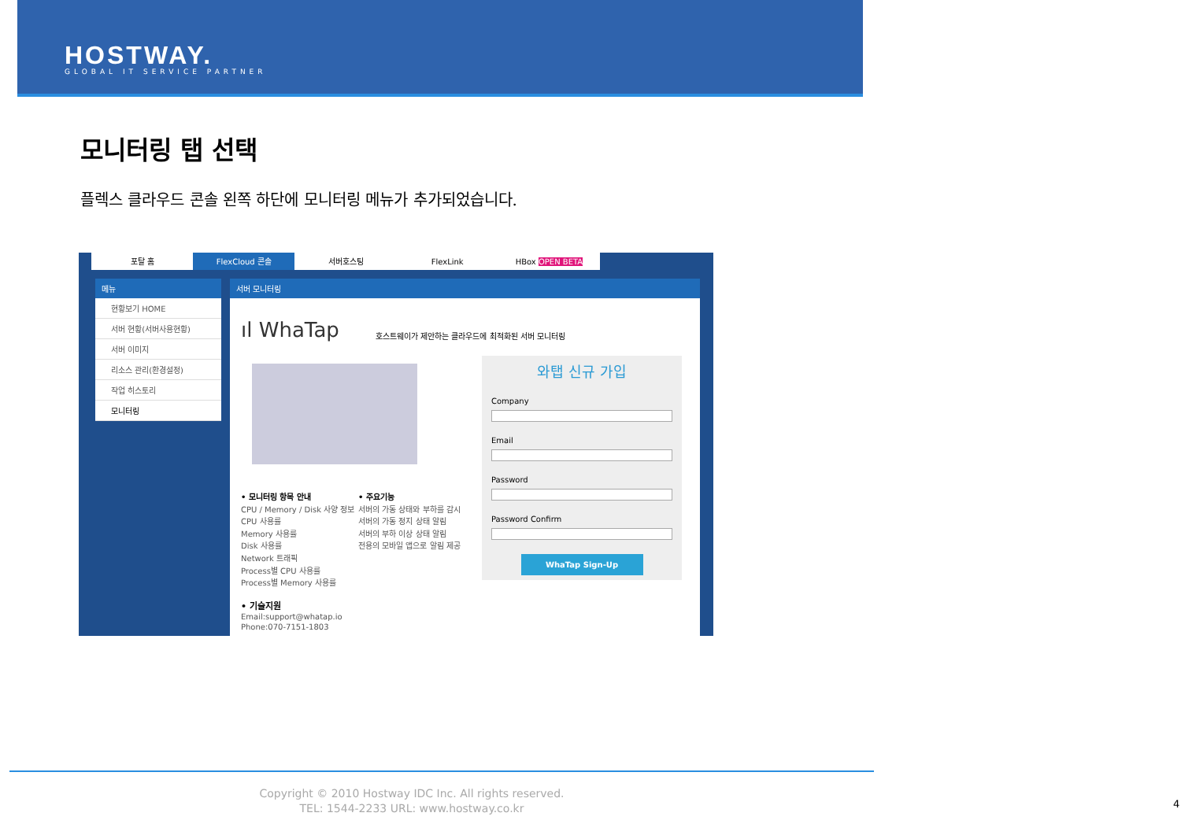HOSTWAY.
GLOBAL IT SERVICE PARTNER
모니터링 탭 선택
플렉스 클라우드 콘솔 왼쪽 하단에 모니터링 메뉴가 추가되었습니다.
포탈 홈 FlexCloud 콘솔 서버호스팅 FlexLink HBox OPEN BETA
메뉴
현황보기 HOME
서버 현황(서버사용현황)
서버 이미지
리소스 관리(환경설정)
작업 히스토리
모니터링
서버 모니터링
ıl WhaTap
호스트웨이가 제안하는 클라우드에 최적화된 서버 모니터링
와탭 신규 가입
Company
Email
Password
Password Confirm
WhaTap Sign-Up
• 모니터링 항목 안내
CPU / Memory / Disk 사양 정보
CPU 사용률
Memory 사용률
Disk 사용률
Network 트래픽
Process별 CPU 사용률
Process별 Memory 사용률
• 주요기능
서버의 가동 상태와 부하를 감시
서버의 가동 정지 상태 알림
서버의 부하 이상 상태 알림
전용의 모바일 앱으로 알림 제공
• 기술지원
Email:support@whatap.io
Phone:070-7151-1803
Copyright © 2010 Hostway IDC Inc. All rights reserved.
TEL: 1544-2233 URL: www.hostway.co.kr 4